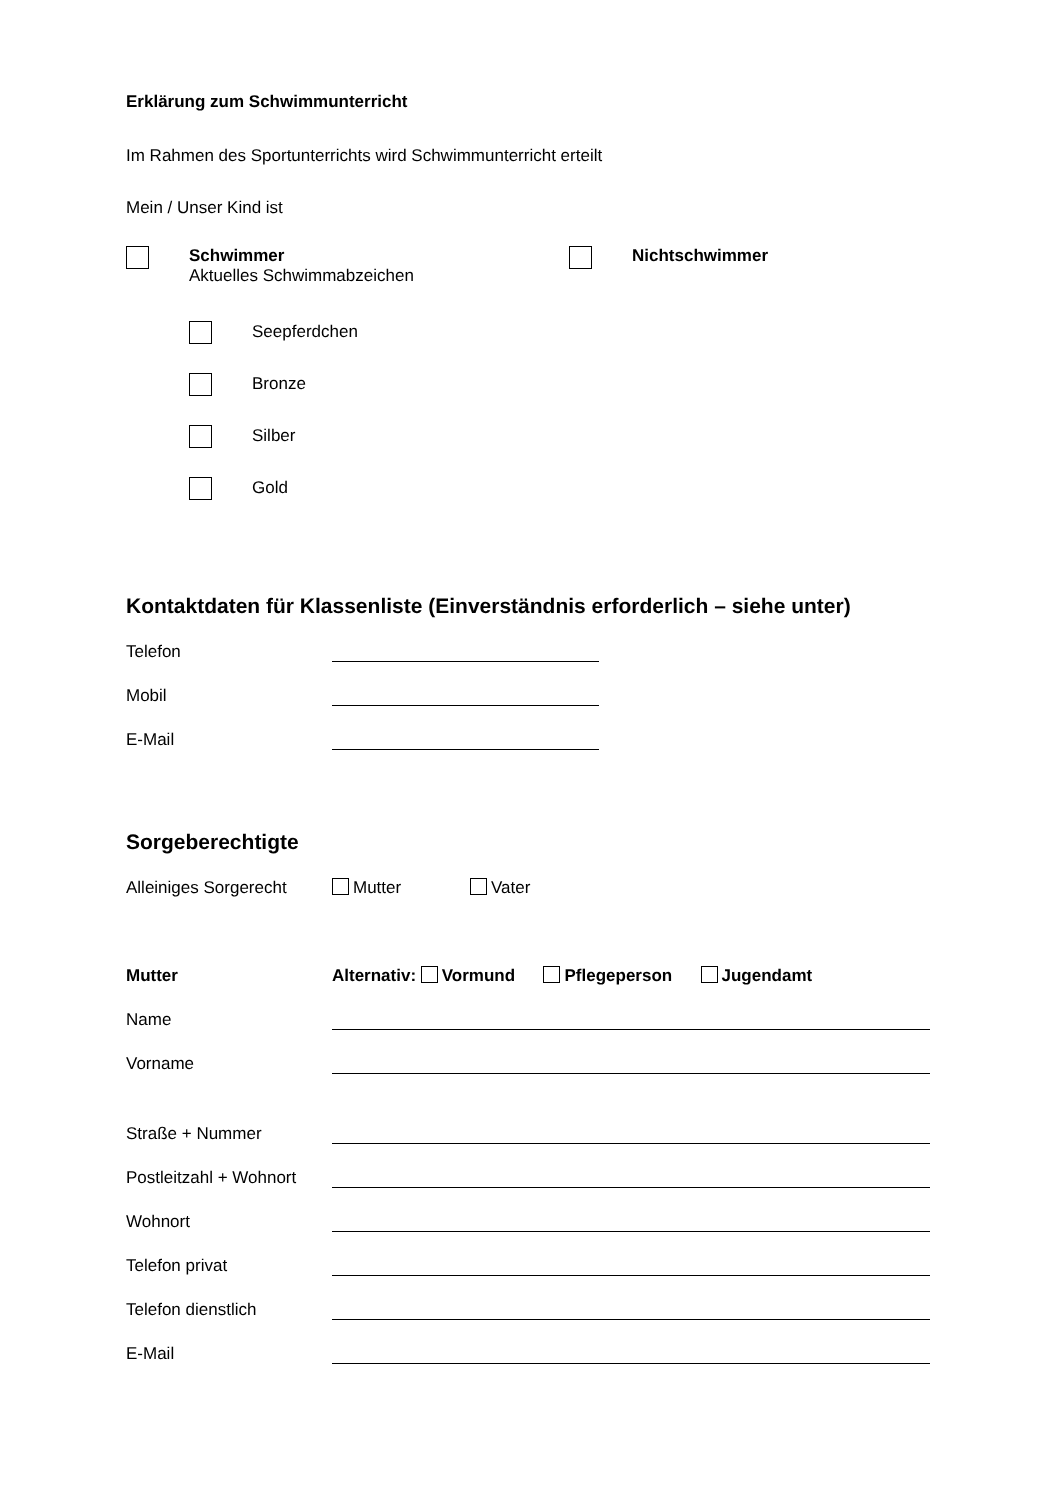Erklärung zum Schwimmunterricht
Im Rahmen des Sportunterrichts wird Schwimmunterricht erteilt
Mein / Unser Kind ist
Schwimmer
Aktuelles Schwimmabzeichen
Nichtschwimmer
Seepferdchen
Bronze
Silber
Gold
Kontaktdaten für Klassenliste (Einverständnis erforderlich – siehe unter)
Telefon
Mobil
E-Mail
Sorgeberechtigte
Alleiniges Sorgerecht Mutter Vater
Mutter Alternativ: Vormund Pflegeperson Jugendamt
Name
Vorname
Straße + Nummer
Postleitzahl + Wohnort
Wohnort
Telefon privat
Telefon dienstlich
E-Mail